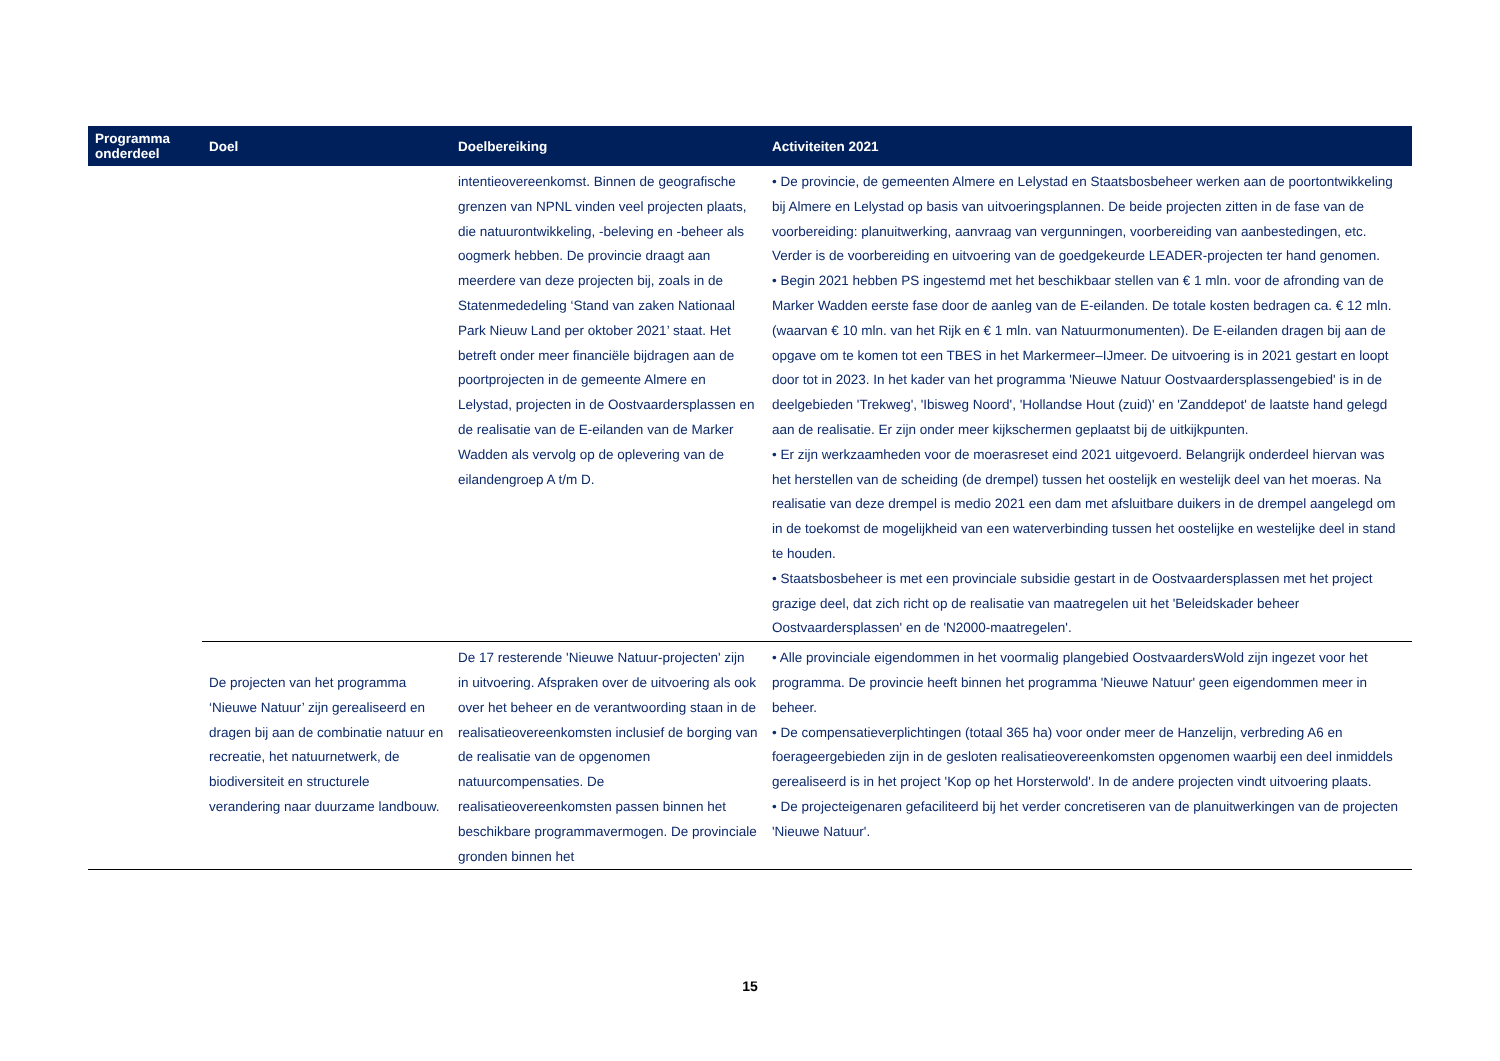| Programma onderdeel | Doel | Doelbereiking | Activiteiten 2021 |
| --- | --- | --- | --- |
| | | intentieovereenkomst. Binnen de geografische grenzen van NPNL vinden veel projecten plaats, die natuurontwikkeling, -beleving en -beheer als oogmerk hebben. De provincie draagt aan meerdere van deze projecten bij, zoals in de Statenmededeling ‘Stand van zaken Nationaal Park Nieuw Land per oktober 2021’ staat. Het betreft onder meer financiële bijdragen aan de poortprojecten in de gemeente Almere en Lelystad, projecten in de Oostvaardersplassen en de realisatie van de E-eilanden van de Marker Wadden als vervolg op de oplevering van de eilandengroep A t/m D. | • De provincie, de gemeenten Almere en Lelystad en Staatsbosbeheer werken aan de poortontwikkeling bij Almere en Lelystad op basis van uitvoeringsplannen. De beide projecten zitten in de fase van de voorbereiding: planuitwerking, aanvraag van vergunningen, voorbereiding van aanbestedingen, etc. Verder is de voorbereiding en uitvoering van de goedgekeurde LEADER-projecten ter hand genomen. • Begin 2021 hebben PS ingestemd met het beschikbaar stellen van € 1 mln. voor de afronding van de Marker Wadden eerste fase door de aanleg van de E-eilanden. De totale kosten bedragen ca. € 12 mln. (waarvan € 10 mln. van het Rijk en € 1 mln. van Natuurmonumenten). De E-eilanden dragen bij aan de opgave om te komen tot een TBES in het Markermeer–IJmeer. De uitvoering is in 2021 gestart en loopt door tot in 2023. In het kader van het programma 'Nieuwe Natuur Oostvaardersplassengebied' is in de deelgebieden 'Trekweg', 'Ibisweg Noord', 'Hollandse Hout (zuid)' en 'Zanddepot' de laatste hand gelegd aan de realisatie. Er zijn onder meer kijkschermen geplaatst bij de uitkijkpunten. • Er zijn werkzaamheden voor de moerasreset eind 2021 uitgevoerd. Belangrijk onderdeel hiervan was het herstellen van de scheiding (de drempel) tussen het oostelijk en westelijk deel van het moeras. Na realisatie van deze drempel is medio 2021 een dam met afsluitbare duikers in de drempel aangelegd om in de toekomst de mogelijkheid van een waterverbinding tussen het oostelijke en westelijke deel in stand te houden. • Staatsbosbeheer is met een provinciale subsidie gestart in de Oostvaardersplassen met het project grazige deel, dat zich richt op de realisatie van maatregelen uit het 'Beleidskader beheer Oostvaardersplassen' en de 'N2000-maatregelen'. |
| | De projecten van het programma ‘Nieuwe Natuur’ zijn gerealiseerd en dragen bij aan de combinatie natuur en recreatie, het natuurnetwerk, de biodiversiteit en structurele verandering naar duurzame landbouw. | De 17 resterende 'Nieuwe Natuur-projecten' zijn in uitvoering. Afspraken over de uitvoering als ook over het beheer en de verantwoording staan in de realisatieovereenkomsten inclusief de borging van de realisatie van de opgenomen natuurcompensaties. De realisatieovereenkomsten passen binnen het beschikbare programmavermogen. De provinciale gronden binnen het | • Alle provinciale eigendommen in het voormalig plangebied OostvaardersWold zijn ingezet voor het programma. De provincie heeft binnen het programma 'Nieuwe Natuur' geen eigendommen meer in beheer. • De compensatieverplichtingen (totaal 365 ha) voor onder meer de Hanzelijn, verbreding A6 en foerageergebieden zijn in de gesloten realisatieovereenkomsten opgenomen waarbij een deel inmiddels gerealiseerd is in het project 'Kop op het Horsterwold'. In de andere projecten vindt uitvoering plaats. • De projecteigenaren gefaciliteerd bij het verder concretiseren van de planuitwerkingen van de projecten 'Nieuwe Natuur'. |
15